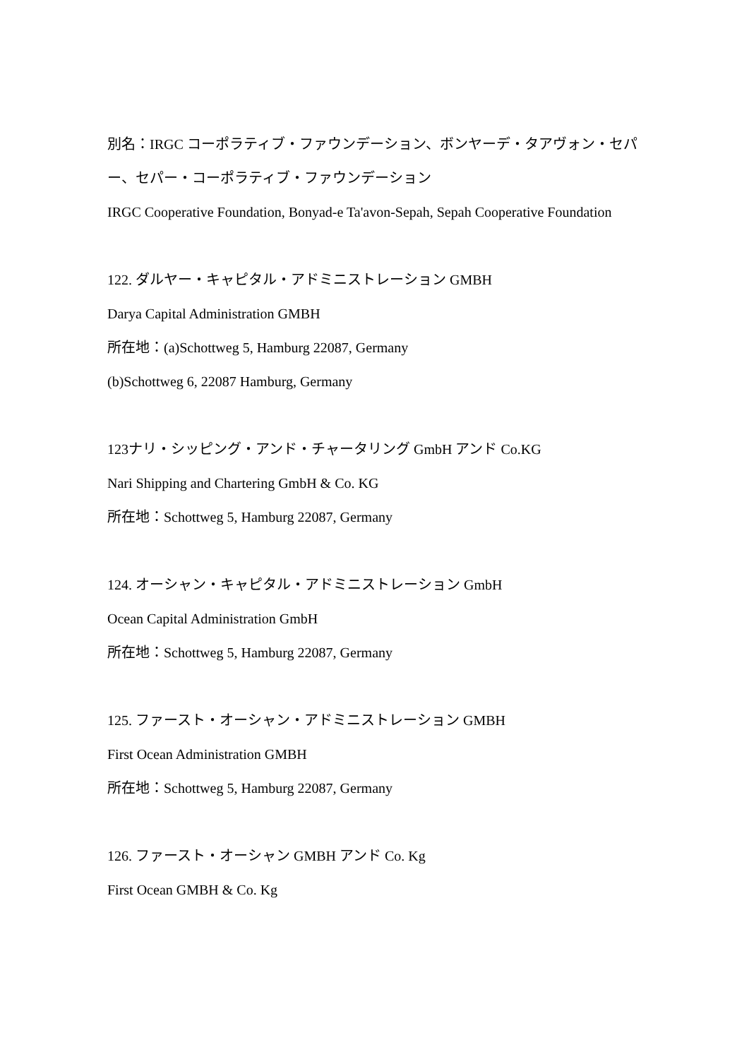別名：IRGC コーポラティブ・ファウンデーション、ボンヤーデ・タアヴォン・セパー、セパー・コーポラティブ・ファウンデーション
IRGC Cooperative Foundation, Bonyad-e Ta'avon-Sepah, Sepah Cooperative Foundation
122. ダルヤー・キャピタル・アドミニストレーション GMBH
Darya Capital Administration GMBH
所在地：(a)Schottweg 5, Hamburg 22087, Germany
(b)Schottweg 6, 22087 Hamburg, Germany
123ナリ・シッピング・アンド・チャータリング GmbH アンド Co.KG
Nari Shipping and Chartering GmbH & Co. KG
所在地：Schottweg 5, Hamburg 22087, Germany
124. オーシャン・キャピタル・アドミニストレーション GmbH
Ocean Capital Administration GmbH
所在地：Schottweg 5, Hamburg 22087, Germany
125. ファースト・オーシャン・アドミニストレーション GMBH
First Ocean Administration GMBH
所在地：Schottweg 5, Hamburg 22087, Germany
126. ファースト・オーシャン GMBH アンド Co. Kg
First Ocean GMBH & Co. Kg